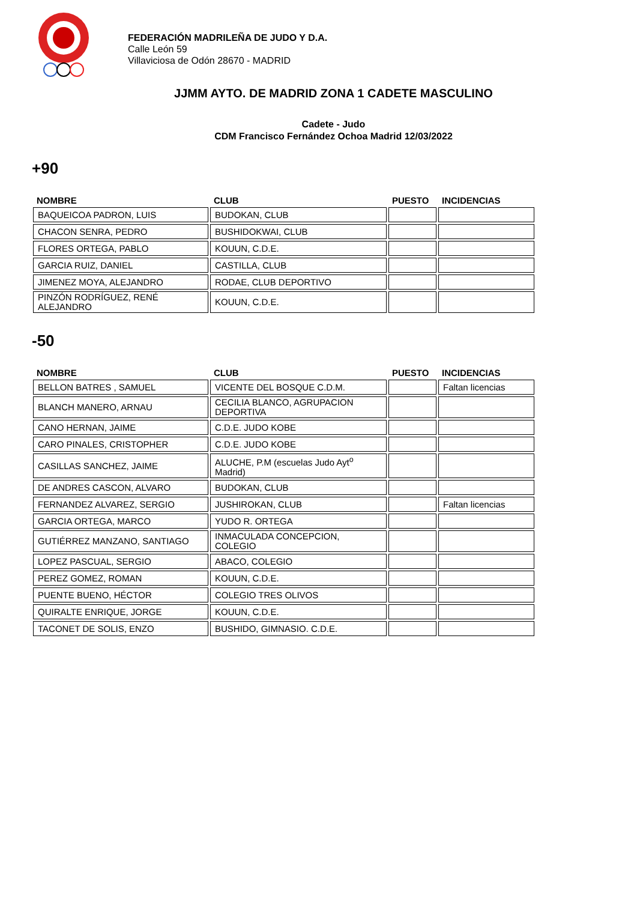FEDERACIÓN MADRILEÑA DE JUDO Y D.A.
Calle León 59
Villaviciosa de Odón 28670 - MADRID
JJMM AYTO. DE MADRID ZONA 1 CADETE MASCULINO
Cadete - Judo
CDM Francisco Fernández Ochoa Madrid 12/03/2022
+90
| NOMBRE | CLUB | PUESTO | INCIDENCIAS |
| --- | --- | --- | --- |
| BAQUEICOA PADRON, LUIS | BUDOKAN, CLUB | | |
| CHACON SENRA, PEDRO | BUSHIDOKWAI, CLUB | | |
| FLORES ORTEGA, PABLO | KOUUN, C.D.E. | | |
| GARCIA RUIZ, DANIEL | CASTILLA, CLUB | | |
| JIMENEZ MOYA, ALEJANDRO | RODAE, CLUB DEPORTIVO | | |
| PINZÓN RODRÍGUEZ, RENÉ ALEJANDRO | KOUUN, C.D.E. | | |
-50
| NOMBRE | CLUB | PUESTO | INCIDENCIAS |
| --- | --- | --- | --- |
| BELLON BATRES , SAMUEL | VICENTE DEL BOSQUE C.D.M. | | Faltan licencias |
| BLANCH MANERO, ARNAU | CECILIA BLANCO, AGRUPACION DEPORTIVA | | |
| CANO HERNAN, JAIME | C.D.E. JUDO KOBE | | |
| CARO PINALES, CRISTOPHER | C.D.E. JUDO KOBE | | |
| CASILLAS SANCHEZ, JAIME | ALUCHE, P.M (escuelas Judo Ayt<sup>o</sup> Madrid) | | |
| DE ANDRES CASCON, ALVARO | BUDOKAN, CLUB | | |
| FERNANDEZ ALVAREZ, SERGIO | JUSHIROKAN, CLUB | | Faltan licencias |
| GARCIA ORTEGA, MARCO | YUDO R. ORTEGA | | |
| GUTIÉRREZ MANZANO, SANTIAGO | INMACULADA CONCEPCION, COLEGIO | | |
| LOPEZ PASCUAL, SERGIO | ABACO, COLEGIO | | |
| PEREZ GOMEZ, ROMAN | KOUUN, C.D.E. | | |
| PUENTE BUENO, HÉCTOR | COLEGIO TRES OLIVOS | | |
| QUIRALTE ENRIQUE, JORGE | KOUUN, C.D.E. | | |
| TACONET DE SOLIS, ENZO | BUSHIDO, GIMNASIO. C.D.E. | | |